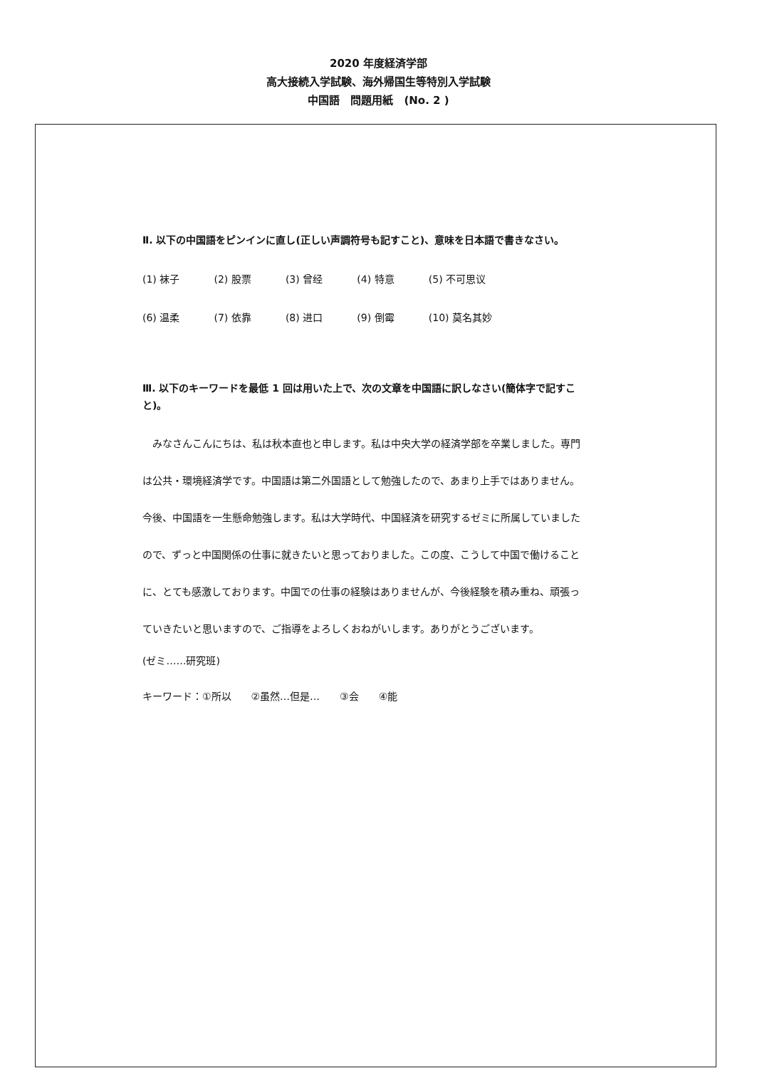2020 年度経済学部
高大接続入学試験、海外帰国生等特別入学試験
中国語　問題用紙　(No. 2 )
Ⅱ. 以下の中国語をピンインに直し(正しい声調符号も記すこと)、意味を日本語で書きなさい。
(1) 袜子 (2) 股票 (3) 曾经 (4) 特意 (5) 不可思议
(6) 温柔 (7) 依靠 (8) 进口 (9) 倒霉 (10) 莫名其妙
Ⅲ. 以下のキーワードを最低 1 回は用いた上で、次の文章を中国語に訳しなさい(簡体字で記すこと)。
みなさんこんにちは、私は秋本直也と申します。私は中央大学の経済学部を卒業しました。専門は公共・環境経済学です。中国語は第二外国語として勉強したので、あまり上手ではありません。今後、中国語を一生懸命勉強します。私は大学時代、中国経済を研究するゼミに所属していましたので、ずっと中国関係の仕事に就きたいと思っておりました。この度、こうして中国で働けることに、とても感激しております。中国での仕事の経験はありませんが、今後経験を積み重ね、頑張っていきたいと思いますので、ご指導をよろしくおねがいします。ありがとうございます。
(ゼミ……研究班)
キーワード：①所以　　②虽然…但是…　　③会　　④能